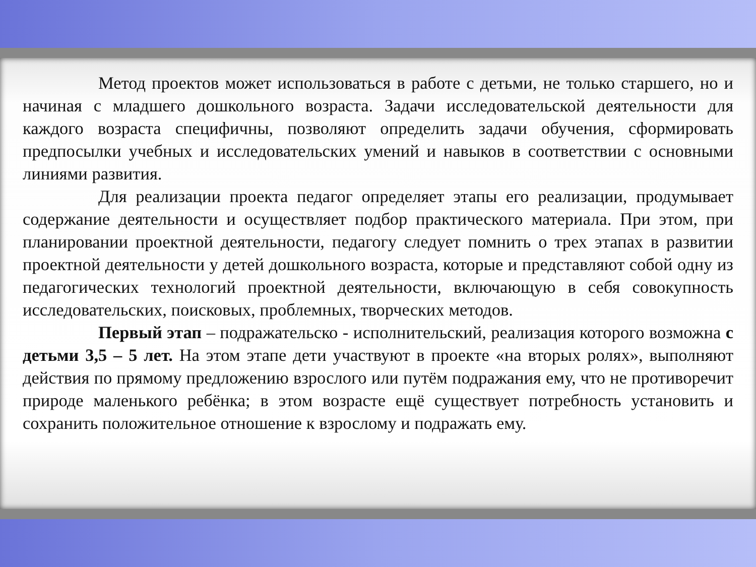Метод проектов может использоваться в работе с детьми, не только старшего, но и начиная с младшего дошкольного возраста. Задачи исследовательской деятельности для каждого возраста специфичны, позволяют определить задачи обучения, сформировать предпосылки учебных и исследовательских умений и навыков в соответствии с основными линиями развития.
Для реализации проекта педагог определяет этапы его реализации, продумывает содержание деятельности и осуществляет подбор практического материала. При этом, при планировании проектной деятельности, педагогу следует помнить о трех этапах в развитии проектной деятельности у детей дошкольного возраста, которые и представляют собой одну из педагогических технологий проектной деятельности, включающую в себя совокупность исследовательских, поисковых, проблемных, творческих методов.
Первый этап – подражательско - исполнительский, реализация которого возможна с детьми 3,5 – 5 лет. На этом этапе дети участвуют в проекте «на вторых ролях», выполняют действия по прямому предложению взрослого или путём подражания ему, что не противоречит природе маленького ребёнка; в этом возрасте ещё существует потребность установить и сохранить положительное отношение к взрослому и подражать ему.